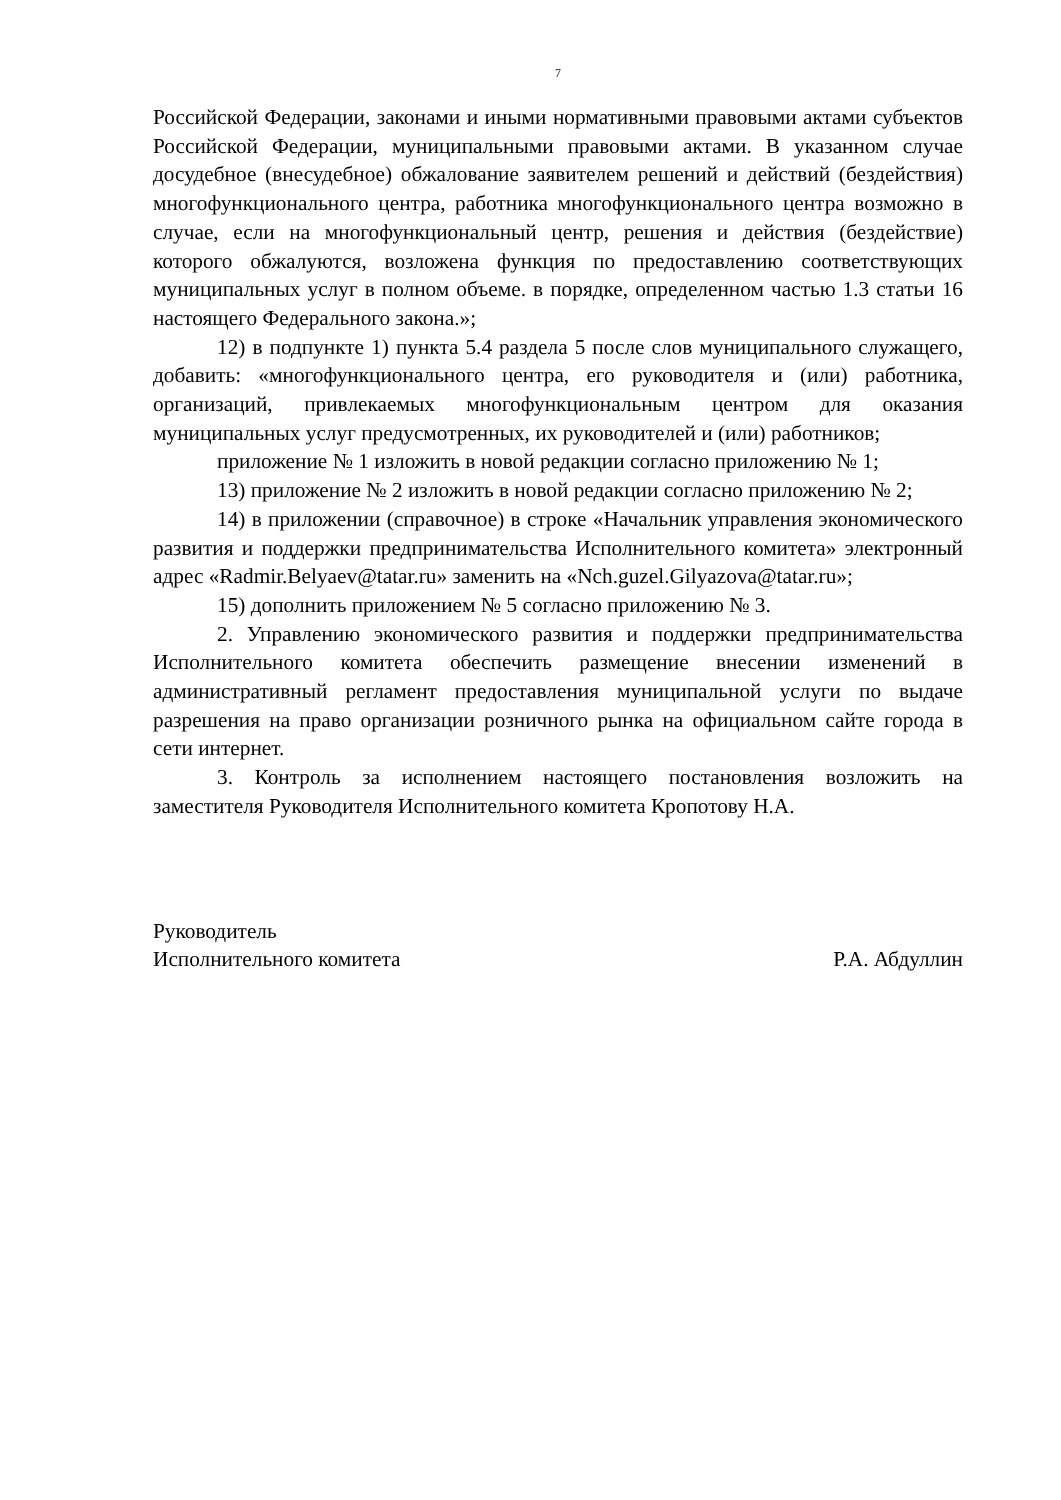7
Российской Федерации, законами и иными нормативными правовыми актами субъектов Российской Федерации, муниципальными правовыми актами. В указанном случае досудебное (внесудебное) обжалование заявителем решений и действий (бездействия) многофункционального центра, работника многофункционального центра возможно в случае, если на многофункциональный центр, решения и действия (бездействие) которого обжалуются, возложена функция по предоставлению соответствующих муниципальных услуг в полном объеме. в порядке, определенном частью 1.3 статьи 16 настоящего Федерального закона.»;
12) в подпункте 1) пункта 5.4 раздела 5 после слов муниципального служащего, добавить: «многофункционального центра, его руководителя и (или) работника, организаций, привлекаемых многофункциональным центром для оказания муниципальных услуг предусмотренных, их руководителей и (или) работников;
приложение № 1 изложить в новой редакции согласно приложению № 1;
13) приложение № 2 изложить в новой редакции согласно приложению № 2;
14) в приложении (справочное) в строке «Начальник управления экономического развития и поддержки предпринимательства Исполнительного комитета» электронный адрес «Radmir.Belyaev@tatar.ru» заменить на «Nch.guzel.Gilyazova@tatar.ru»;
15) дополнить приложением № 5 согласно приложению № 3.
2. Управлению экономического развития и поддержки предпринимательства Исполнительного комитета обеспечить размещение внесении изменений в административный регламент предоставления муниципальной услуги по выдаче разрешения на право организации розничного рынка на официальном сайте города в сети интернет.
3. Контроль за исполнением настоящего постановления возложить на заместителя Руководителя Исполнительного комитета Кропотову Н.А.
Руководитель
Исполнительного комитета Р.А. Абдуллин